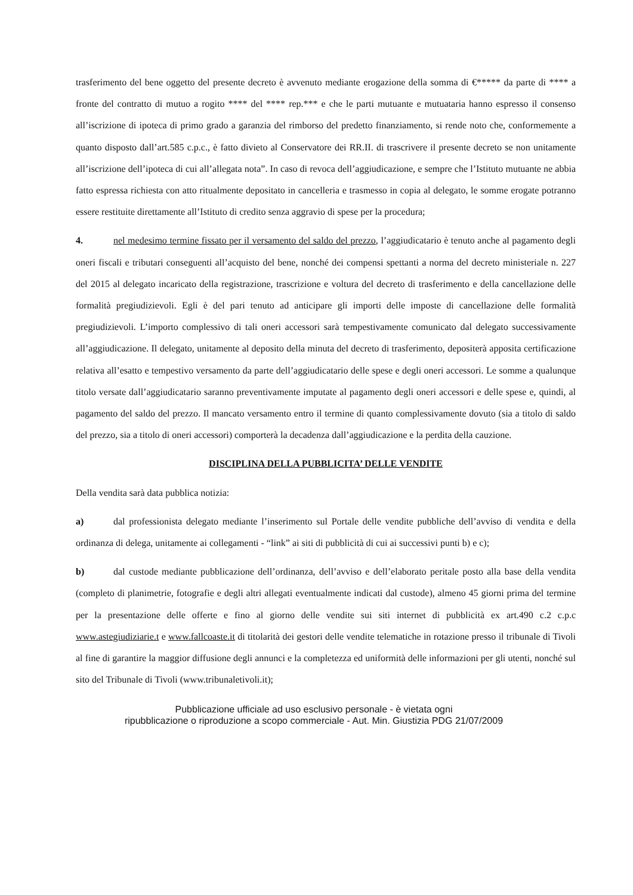trasferimento del bene oggetto del presente decreto è avvenuto mediante erogazione della somma di €***** da parte di **** a fronte del contratto di mutuo a rogito **** del **** rep.*** e che le parti mutuante e mutuataria hanno espresso il consenso all’iscrizione di ipoteca di primo grado a garanzia del rimborso del predetto finanziamento, si rende noto che, conformemente a quanto disposto dall’art.585 c.p.c., è fatto divieto al Conservatore dei RR.II. di trascrivere il presente decreto se non unitamente all’iscrizione dell’ipoteca di cui all’allegata nota”. In caso di revoca dell’aggiudicazione, e sempre che l’Istituto mutuante ne abbia fatto espressa richiesta con atto ritualmente depositato in cancelleria e trasmesso in copia al delegato, le somme erogate potranno essere restituite direttamente all’Istituto di credito senza aggravio di spese per la procedura;
4. nel medesimo termine fissato per il versamento del saldo del prezzo, l’aggiudicatario è tenuto anche al pagamento degli oneri fiscali e tributari conseguenti all’acquisto del bene, nonché dei compensi spettanti a norma del decreto ministeriale n. 227 del 2015 al delegato incaricato della registrazione, trascrizione e voltura del decreto di trasferimento e della cancellazione delle formalità pregiudizievoli. Egli è del pari tenuto ad anticipare gli importi delle imposte di cancellazione delle formalità pregiudizievoli. L’importo complessivo di tali oneri accessori sarà tempestivamente comunicato dal delegato successivamente all’aggiudicazione. Il delegato, unitamente al deposito della minuta del decreto di trasferimento, depositerà apposita certificazione relativa all’esatto e tempestivo versamento da parte dell’aggiudicatario delle spese e degli oneri accessori. Le somme a qualunque titolo versate dall’aggiudicatario saranno preventivamente imputate al pagamento degli oneri accessori e delle spese e, quindi, al pagamento del saldo del prezzo. Il mancato versamento entro il termine di quanto complessivamente dovuto (sia a titolo di saldo del prezzo, sia a titolo di oneri accessori) comporterà la decadenza dall’aggiudicazione e la perdita della cauzione.
DISCIPLINA DELLA PUBBLICITA’ DELLE VENDITE
Della vendita sarà data pubblica notizia:
a) dal professionista delegato mediante l’inserimento sul Portale delle vendite pubbliche dell’avviso di vendita e della ordinanza di delega, unitamente ai collegamenti - “link” ai siti di pubblicità di cui ai successivi punti b) e c);
b) dal custode mediante pubblicazione dell’ordinanza, dell’avviso e dell’elaborato peritale posto alla base della vendita (completo di planimetrie, fotografie e degli altri allegati eventualmente indicati dal custode), almeno 45 giorni prima del termine per la presentazione delle offerte e fino al giorno delle vendite sui siti internet di pubblicità ex art.490 c.2 c.p.c www.astegiudiziarie.t e www.fallcoaste.it di titolarità dei gestori delle vendite telematiche in rotazione presso il tribunale di Tivoli al fine di garantire la maggior diffusione degli annunci e la completezza ed uniformità delle informazioni per gli utenti, nonché sul sito del Tribunale di Tivoli (www.tribunaletivoli.it);
Pubblicazione ufficiale ad uso esclusivo personale - è vietata ogni
ripubblicazione o riproduzione a scopo commerciale - Aut. Min. Giustizia PDG 21/07/2009